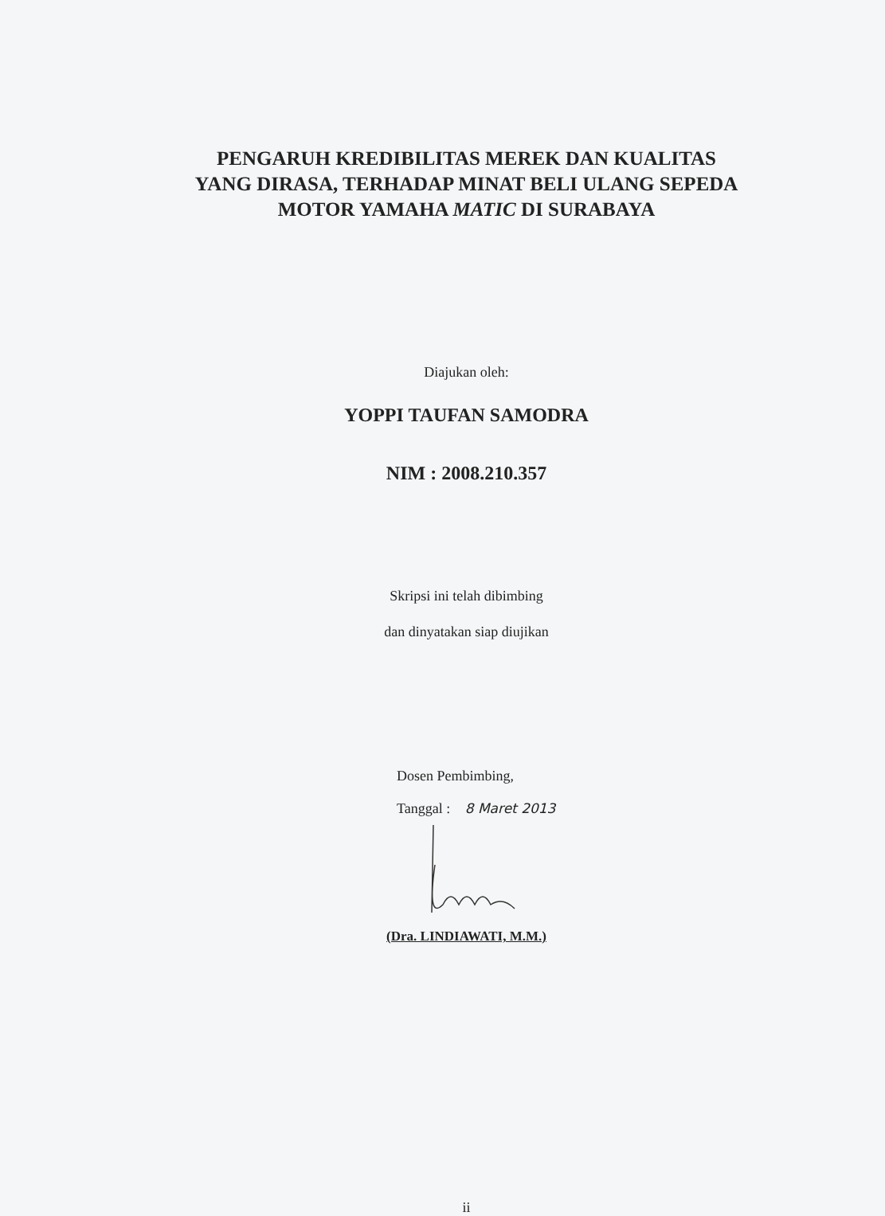PENGARUH KREDIBILITAS MEREK DAN KUALITAS
YANG DIRASA, TERHADAP MINAT BELI ULANG SEPEDA
MOTOR YAMAHA MATIC DI SURABAYA
Diajukan oleh:
YOPPI TAUFAN SAMODRA
NIM : 2008.210.357
Skripsi ini telah dibimbing
dan dinyatakan siap diujikan
Dosen Pembimbing,
Tanggal : 8 Maret 2013
(Dra. LINDIAWATI, M.M.)
ii